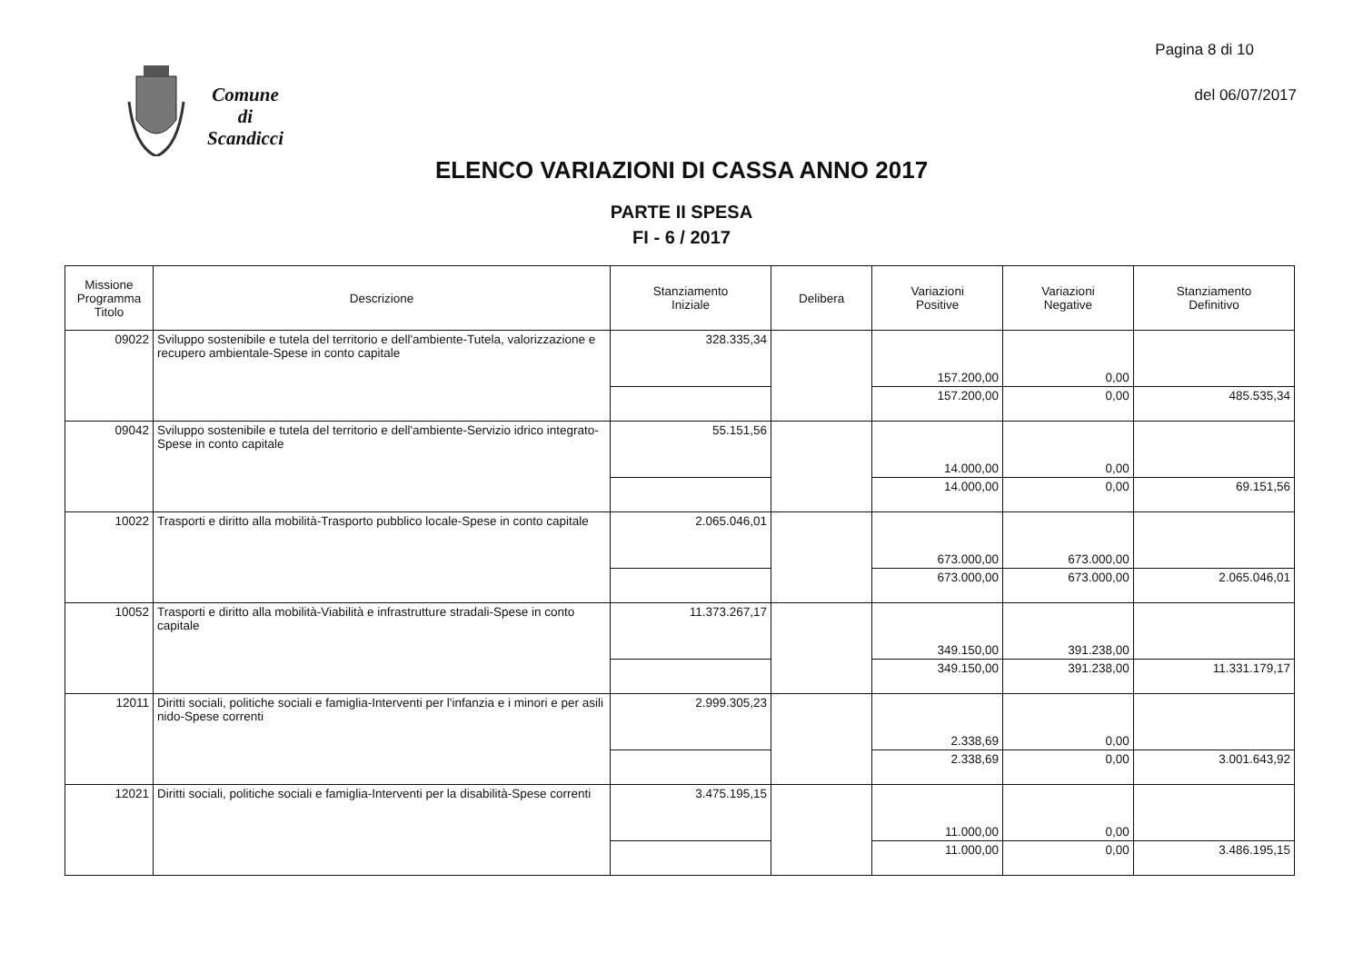Pagina 8 di 10
del 06/07/2017
Comune
di
Scandicci
ELENCO VARIAZIONI DI CASSA ANNO 2017
PARTE II SPESA
FI - 6 / 2017
| Missione Programma Titolo | Descrizione | Stanziamento Iniziale | Delibera | Variazioni Positive | Variazioni Negative | Stanziamento Definitivo |
| --- | --- | --- | --- | --- | --- | --- |
| 09022 | Sviluppo sostenibile e tutela del territorio e dell'ambiente-Tutela, valorizzazione e recupero ambientale-Spese in conto capitale | 328.335,34 | | 157.200,00 | 0,00 | |
| | | | | 157.200,00 | 0,00 | 485.535,34 |
| 09042 | Sviluppo sostenibile e tutela del territorio e dell'ambiente-Servizio idrico integrato-Spese in conto capitale | 55.151,56 | | 14.000,00 | 0,00 | |
| | | | | 14.000,00 | 0,00 | 69.151,56 |
| 10022 | Trasporti e diritto alla mobilità-Trasporto pubblico locale-Spese in conto capitale | 2.065.046,01 | | 673.000,00 | 673.000,00 | |
| | | | | 673.000,00 | 673.000,00 | 2.065.046,01 |
| 10052 | Trasporti e diritto alla mobilità-Viabilità e infrastrutture stradali-Spese in conto capitale | 11.373.267,17 | | 349.150,00 | 391.238,00 | |
| | | | | 349.150,00 | 391.238,00 | 11.331.179,17 |
| 12011 | Diritti sociali, politiche sociali e famiglia-Interventi per l'infanzia e i minori e per asili nido-Spese correnti | 2.999.305,23 | | 2.338,69 | 0,00 | |
| | | | | 2.338,69 | 0,00 | 3.001.643,92 |
| 12021 | Diritti sociali, politiche sociali e famiglia-Interventi per la disabilità-Spese correnti | 3.475.195,15 | | 11.000,00 | 0,00 | |
| | | | | 11.000,00 | 0,00 | 3.486.195,15 |